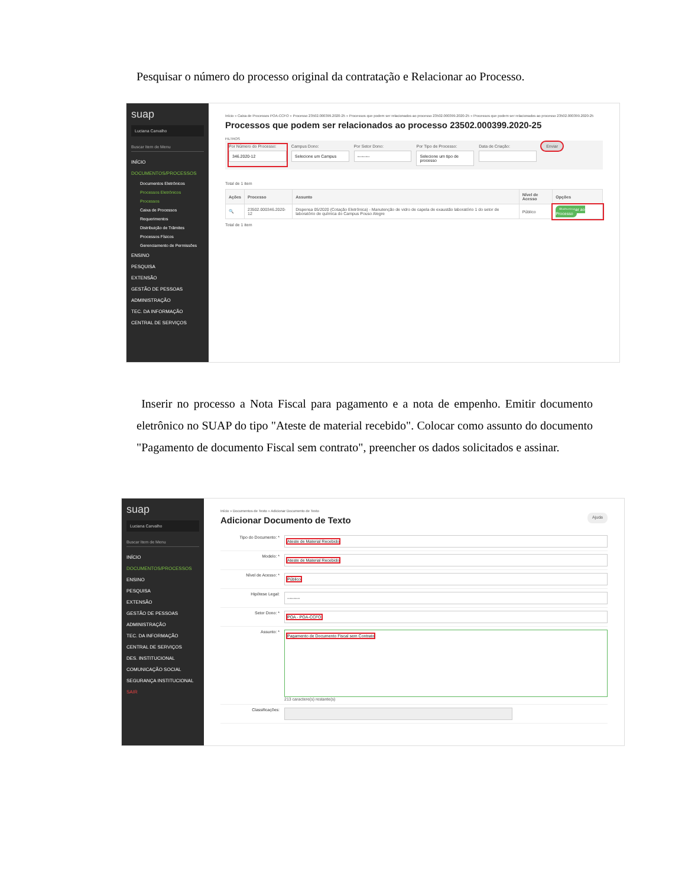Pesquisar o número do processo original da contratação e Relacionar ao Processo.
suap
Luciana Carvalho
Buscar Item de Menu
INÍCIO
DOCUMENTOS/PROCESSOS
Documentos Eletrônicos
Processos Eletrônicos
Processos
Caixa de Processos
Requerimentos
Distribuição de Trâmites
Processos Físicos
Gerenciamento de Permissões
ENSINO
PESQUISA
EXTENSÃO
GESTÃO DE PESSOAS
ADMINISTRAÇÃO
TEC. DA INFORMAÇÃO
CENTRAL DE SERVIÇOS
Início » Caixa de Processos POA-CCFO » Processo 23502.000399.2020-25 » Processos que podem ser relacionados ao processo 23502.000399.2020-25 » Processos que podem ser relacionados ao processo 23502.000399.2020-25
Processos que podem ser relacionados ao processo 23502.000399.2020-25
FILTROS
Por Número do Processo:
346.2020-12
Campus Dono:
Selecione um Campus
Por Setor Dono:
---------
Por Tipo de Processo:
Selecione um tipo de processo
Data de Criação:
Enviar
Total de 1 item
| Ações | Processo | Assunto | Nível de Acesso | Opções |
| --- | --- | --- | --- | --- |
| 🔍 | 23502.000346.2020-12 | Dispensa 05/2020 (Cotação Eletrônica) - Manutenção de vidro de capela de exaustão laboratório 1 do setor de laboratório de química do Campus Pouso Alegre | Público | Relacionar ao Processo |
Total de 1 item
Inserir no processo a Nota Fiscal para pagamento e a nota de empenho. Emitir documento eletrônico no SUAP do tipo "Ateste de material recebido". Colocar como assunto do documento "Pagamento de documento Fiscal sem contrato", preencher os dados solicitados e assinar.
suap
Luciana Carvalho
Buscar Item de Menu
INÍCIO
DOCUMENTOS/PROCESSOS
ENSINO
PESQUISA
EXTENSÃO
GESTÃO DE PESSOAS
ADMINISTRAÇÃO
TEC. DA INFORMAÇÃO
CENTRAL DE SERVIÇOS
DES. INSTITUCIONAL
COMUNICAÇÃO SOCIAL
SEGURANÇA INSTITUCIONAL
SAIR
Início » Documentos de Texto » Adicionar Documento de Texto
Adicionar Documento de Texto
Ajuda
Tipo do Documento: *
Ateste de Material Recebido
Modelo: *
Ateste de Material Recebido
Nível de Acesso: *
Público
Hipótese Legal:
---------
Setor Dono: *
POA - POA-CCFO
Assunto: *
Pagamento de Documento Fiscal sem Contrato
213 caractere(s) restante(s)
Classificações: